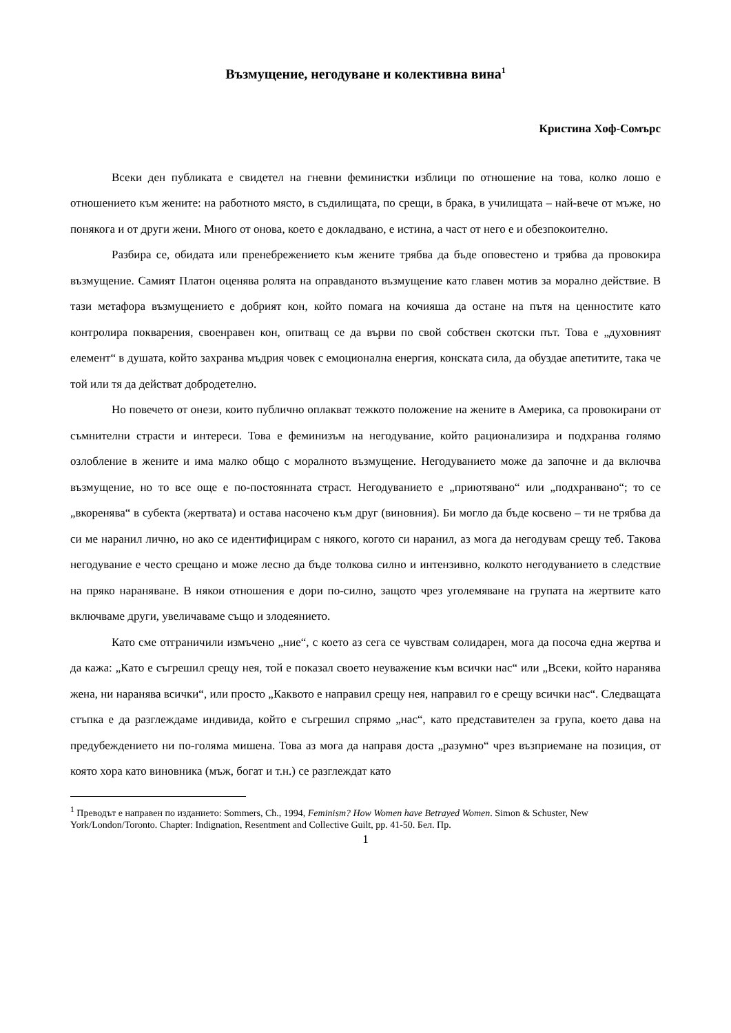Възмущение, негодуване и колективна вина<sup>1</sup>
Кристина Хоф-Сомърс
Всеки ден публиката е свидетел на гневни феминистки изблици по отношение на това, колко лошо е отношението към жените: на работното място, в съдилищата, по срещи, в брака, в училищата – най-вече от мъже, но понякога и от други жени. Много от онова, което е докладвано, е истина, а част от него е и обезпокоително.
Разбира се, обидата или пренебрежението към жените трябва да бъде оповестено и трябва да провокира възмущение. Самият Платон оценява ролята на оправданото възмущение като главен мотив за морално действие. В тази метафора възмущението е добрият кон, който помага на кочияша да остане на пътя на ценностите като контролира покварения, своенравен кон, опитващ се да върви по свой собствен скотски път. Това е „духовният елемент“ в душата, който захранва мъдрия човек с емоционална енергия, конската сила, да обуздае апетитите, така че той или тя да действат добродетелно.
Но повечето от онези, които публично оплакват тежкото положение на жените в Америка, са провокирани от съмнителни страсти и интереси. Това е феминизъм на негодувание, който рационализира и подхранва голямо озлобление в жените и има малко общо с моралното възмущение. Негодуванието може да започне и да включва възмущение, но то все още е по-постоянната страст. Негодуванието е „приютявано“ или „подхранвано“; то се „вкоренява“ в субекта (жертвата) и остава насочено към друг (виновния). Би могло да бъде косвено – ти не трябва да си ме наранил лично, но ако се идентифицирам с някого, когото си наранил, аз мога да негодувам срещу теб. Такова негодувание е често срещано и може лесно да бъде толкова силно и интензивно, колкото негодуванието в следствие на пряко нараняване. В някои отношения е дори по-силно, защото чрез уголемяване на групата на жертвите като включваме други, увеличаваме също и злодеянието.
Като сме отграничили измъчено „ние“, с което аз сега се чувствам солидарен, мога да посоча една жертва и да кажа: „Като е съгрешил срещу нея, той е показал своето неуважение към всички нас“ или „Всеки, който наранява жена, ни наранява всички“, или просто „Каквото е направил срещу нея, направил го е срещу всички нас“. Следващата стъпка е да разглеждаме индивида, който е съгрешил спрямо „нас“, като представителен за група, което дава на предубеждението ни по-голяма мишена. Това аз мога да направя доста „разумно“ чрез възприемане на позиция, от която хора като виновника (мъж, богат и т.н.) се разглеждат като
<sup>1</sup> Преводът е направен по изданието: Sommers, Ch., 1994, Feminism? How Women have Betrayed Women. Simon & Schuster, New York/London/Toronto. Chapter: Indignation, Resentment and Collective Guilt, pp. 41-50. Бел. Пр.
1